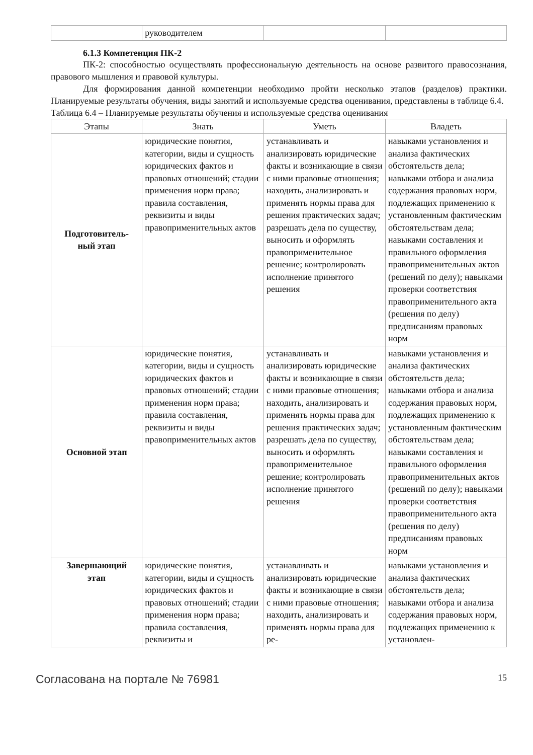| | руководителем | | |
6.1.3 Компетенция ПК-2
ПК-2: способностью осуществлять профессиональную деятельность на основе развитого правосознания, правового мышления и правовой культуры.
Для формирования данной компетенции необходимо пройти несколько этапов (разделов) практики. Планируемые результаты обучения, виды занятий и используемые средства оценивания, представлены в таблице 6.4.
Таблица 6.4 – Планируемые результаты обучения и используемые средства оценивания
| Этапы | Знать | Уметь | Владеть |
| --- | --- | --- | --- |
| Подготовитель- ный этап | юридические понятия, категории, виды и сущность юридических фактов и правовых отношений; стадии применения норм права; правила составления, реквизиты и виды правоприменительных актов | устанавливать и анализировать юридические факты и возникающие в связи с ними правовые отношения; находить, анализировать и применять нормы права для решения практических задач; разрешать дела по существу, выносить и оформлять правоприменительное решение; контролировать исполнение принятого решения | навыками установления и анализа фактических обстоятельств дела; навыками отбора и анализа содержания правовых норм, подлежащих применению к установленным фактическим обстоятельствам дела; навыками составления и правильного оформления правоприменительных актов (решений по делу); навыками проверки соответствия правоприменительного акта (решения по делу) предписаниям правовых норм |
| Основной этап | юридические понятия, категории, виды и сущность юридических фактов и правовых отношений; стадии применения норм права; правила составления, реквизиты и виды правоприменительных актов | устанавливать и анализировать юридические факты и возникающие в связи с ними правовые отношения; находить, анализировать и применять нормы права для решения практических задач; разрешать дела по существу, выносить и оформлять правоприменительное решение; контролировать исполнение принятого решения | навыками установления и анализа фактических обстоятельств дела; навыками отбора и анализа содержания правовых норм, подлежащих применению к установленным фактическим обстоятельствам дела; навыками составления и правильного оформления правоприменительных актов (решений по делу); навыками проверки соответствия правоприменительного акта (решения по делу) предписаниям правовых норм |
| Завершающий этап | юридические понятия, категории, виды и сущность юридических фактов и правовых отношений; стадии применения норм права; правила составления, реквизиты и | устанавливать и анализировать юридические факты и возникающие в связи с ними правовые отношения; находить, анализировать и применять нормы права для ре- | навыками установления и анализа фактических обстоятельств дела; навыками отбора и анализа содержания правовых норм, подлежащих применению к установлен- |
Согласована на портале № 76981 15